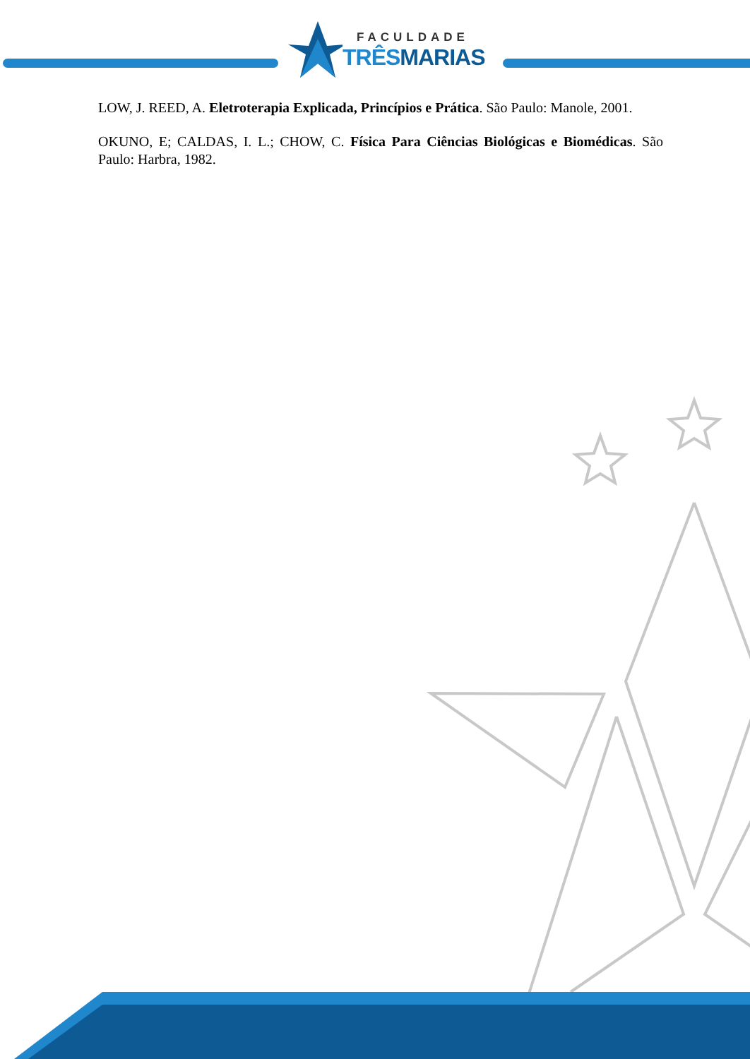FACULDADE
TRÊSMARIAS
LOW, J. REED, A. Eletroterapia Explicada, Princípios e Prática. São Paulo: Manole, 2001.
OKUNO, E; CALDAS, I. L.; CHOW, C. Física Para Ciências Biológicas e Biomédicas. São Paulo: Harbra, 1982.